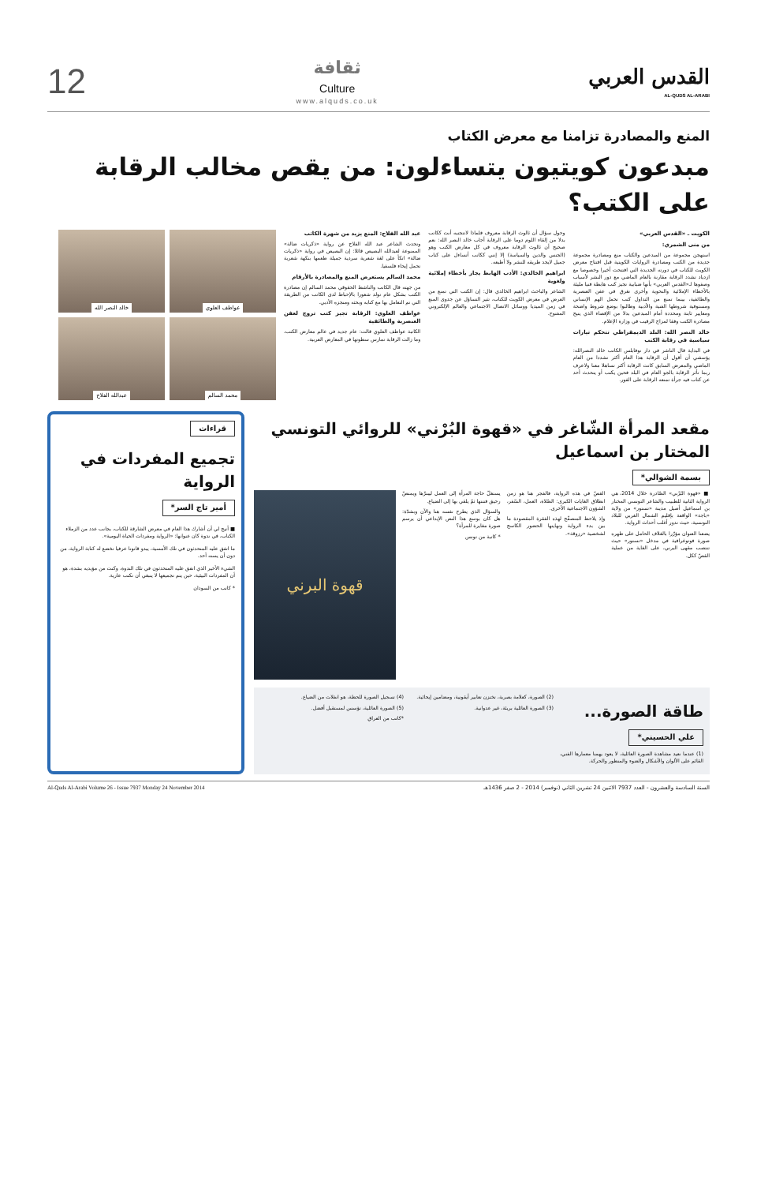القدس العربي
AL-QUDS AL-ARABI
ثقافة
Culture
www.alquds.co.uk
12
المنع والمصادرة تزامنا مع معرض الكتاب
مبدعون كويتيون يتساءلون: من يقص مخالب الرقابة على الكتب؟
الكويت ـ «القدس العربي»
من منى الشمري:
استهجن مجموعة من المبدعين والكتاب منع ومصادرة مجموعة جديدة من الكتب ومصادرة الروايات الكويتية قبل افتتاح معرض الكويت للكتاب في دورته الجديدة التي افتتحت أخيرا وخصوصا مع ازدياد تشدد الرقابة مقارنة بالعام الماضي مع دور النشر لأسباب وصفوها لـ«القدس العربي» بأنها ضبابية تجيز كتب هابطة فنيا مليئة بالأخطاء الإملائية والنحوية وأخرى تغرق في عفن العنصرية والطائفية، بينما تمنع من التداول كتب تحمل الهم الإنساني ومستوفية شروطها الفنية والأدبية وطالبوا بوضع شروط واضحة ومعايير ثابتة ومحددة أمام المبدعين بدلا من الإقصاء الذي يتيح مصادرة الكتب وفقا لمزاج الرقيب في وزارة الإعلام.
خالد النصر الله: البلد الديمقراطي تتحكم تيارات سياسية في رقابة الكتب
في البداية قال الناشر في دار نوفابلس الكاتب خالد النصرالله: يؤسفني أن أقول أن الرقابة هذا العام أكثر تشددا من العام الماضي والمعرض السابق كانت الرقابة أكثر تساهلا معنا ولاعرف ربما تأثر الرقابة بالجو العام في البلد فحين يكتب أو يتحدث أحد عن كتاب فيه جرأة تمنعه الرقابة على الفور.
وحول سؤال أن ثالوث الرقابة معروف فلماذا لاتتجنبه أنت ككاتب بدلا من إلقاء اللوم دوما على الرقابة أجاب خالد النصر الله: نعم صحيح أن ثالوث الرقابة معروف في كل معارض الكتب وهو (الجنس والدين والسياسة) إلا إنني ككاتب أتساءل على كتاب جميل لايجد طريقه للنشر ولا أطبعه.
ابراهيم الخالدي: الأدب الهابط يجاز بأخطاء إملائية ولغوية
الشاعر والباحث ابراهيم الخالدي قال: إن الكتب التي تمنع من العرض في معرض الكويت للكتاب، تثير التساؤل عن جدوى المنع في زمن الميديا ووسائل الاتصال الاجتماعي والعالم الإلكتروني المفتوح.
عبد الله الفلاح: المنع يزيد من شهرة الكاتب
وتحدث الشاعر عبد الله الفلاح عن رواية «ذكريات ضالة» الممنوعة لعبدالله البصيص قائلا: إن البصيص في رواية «ذكريات ضالة» اتكأ على لغة شعرية سردية جميلة طعمها بنكهة شعرية تحمل إيحاء فلسفيا.
محمد السالم يستعرض المنع والمصادرة بالأرقام
من جهته قال الكاتب والناشط الحقوقي محمد السالم إن مصادرة الكتب بشكل عام تولد شعورا بالإحباط لدى الكاتب من الطريقة التي تم التعامل بها مع كتابه وبحثه ومنجزه الأدبي.
عواطف العلوي: الرقابة تجيز كتب تروج لعفن العنصرية والطائفية
الكاتبة عواطف العلوي قالت: عام جديد في عالم معارض الكتب، وما زالت الرقابة تمارس سطوتها في المعارض العربية.
عواطف العلوي
خالد النصر الله
محمد السالم
عبدالله الفلاح
مقعد المرأة الشّاغر في «قهوة البُرْني» للروائي التونسي المختار بن اسماعيل
بسمة الشوالي*
■ «قهوة البُرْني» الصّادرة خلال 2014، هي الرواية الثانية للطبيب والشاعر التونسي المختار بن اسماعيل أصيل مدينة «تستور» من ولاية «باجة» الواقعة بإقليم الشمال الغربي للبلاد التونسية، حيث تدور أغلب أحداث الرواية.
يضعنا العنوان مؤزّرا بالغلاف الحامل على ظهره صورة فوتوغرافية في مدخل «تستور» حيث تنتصب مقهى البرني، على الغاية من عملية القصّ ككل.
القصّ في هذه الرواية، فالفجر هنا هو زمن انطلاق الغايات الكبرى: الصّلاة، العمل، السّفر، الشؤون الاجتماعية الأخرى.
وإذ يلاحظ المتصفّح لهذه الفقرة المقصودة ما بين بدء الرواية ونهايتها الحضور الكاسح لشخصية «رزوقة».
يستغلّ حاجة المرأة إلى العمل ليبتزّها ويمتصّ رحيق فتنتها ثمّ يلقي بها إلى الضياع.
والسؤال الذي يطرح نفسه هنا والآن وبشدّة: هل كان بوسع هذا النص الإبداعي أن يرسم صورة مغايرة للمرأة؟
* كاتبة من تونس
قهوة البرني
طاقة الصورة...
علي الحسيني*
(1) عندما نعيد مشاهدة الصورة العائلية، لا يعود يهمنا معمارها الفني، القائم على الألوان والأشكال والضوء والمنظور والحركة.
(2) الصورة، كعلامة بصرية، تختزن تعابير أيقونية، ومضامين إيحائية.
(3) الصورة العائلية بريئة، غير عدوانية.
(4) تسجيل الصورة للحظة، هو انفلات من الضياع.
(5) الصورة العائلية، تؤسس لمستقبل أفضل.
*كاتب من العراق
قراءات
تجميع المفردات في الرواية
أمير تاج السر*
■ أتيح لي أن أشارك هذا العام في معرض الشارقة للكتاب، بجانب عدد من الزملاء الكتاب، في ندوة كان عنوانها: «الرواية ومفردات الحياة اليومية».
ما اتفق عليه المتحدثون في تلك الأمسية، يبدو قانونا عرفيا تخضع له كتابة الرواية، من دون أن يسنه أحد.
الشيء الأخير الذي اتفق عليه المتحدثون في تلك الندوة، وكنت من مؤيديه بشدة، هو أن المفردات البيئية، حين يتم تجميعها لا ينبغي أن تكتب عارية.
* كاتب من السودان
السنة السادسة والعشرون - العدد 7937 الاثنين 24 تشرين الثاني (نوفمبر) 2014 - 2 صفر 1436هـ Al-Quds Al-Arabi Volume 26 - Issue 7937 Monday 24 November 2014